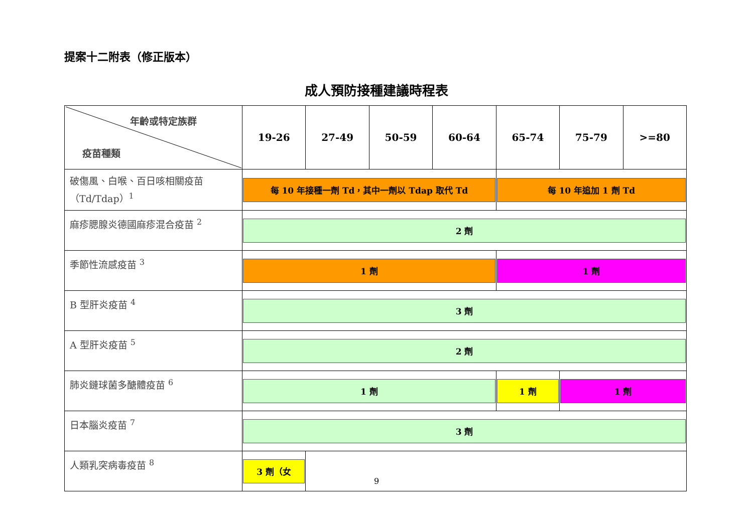提案十二附表（修正版本）
成人預防接種建議時程表
| 年齡或特定族群 疫苗種類 | 19-26 | 27-49 | 50-59 | 60-64 | 65-74 | 75-79 | >=80 |
| --- | --- | --- | --- | --- | --- | --- | --- |
| 破傷風、白喉、百日咳相關疫苗（Td/Tdap）<sup>1</sup> | 每 10 年接種一劑 Td，其中一劑以 Tdap 取代 Td | | | | 每 10 年追加 1 劑 Td | | |
| 麻疹腮腺炎德國麻疹混合疫苗 <sup>2</sup> | 2 劑 | | | | | | |
| 季節性流感疫苗 <sup>3</sup> | 1 劑 | | | | 1 劑 | | |
| B 型肝炎疫苗 <sup>4</sup> | 3 劑 | | | | | | |
| A 型肝炎疫苗 <sup>5</sup> | 2 劑 | | | | | | |
| 肺炎鏈球菌多醣體疫苗 <sup>6</sup> | 1 劑 | | | | 1 劑 | 1 劑 | |
| 日本腦炎疫苗 <sup>7</sup> | 3 劑 | | | | | | |
| 人類乳突病毒疫苗 <sup>8</sup> | 3 劑（女 | | | | | | |
9